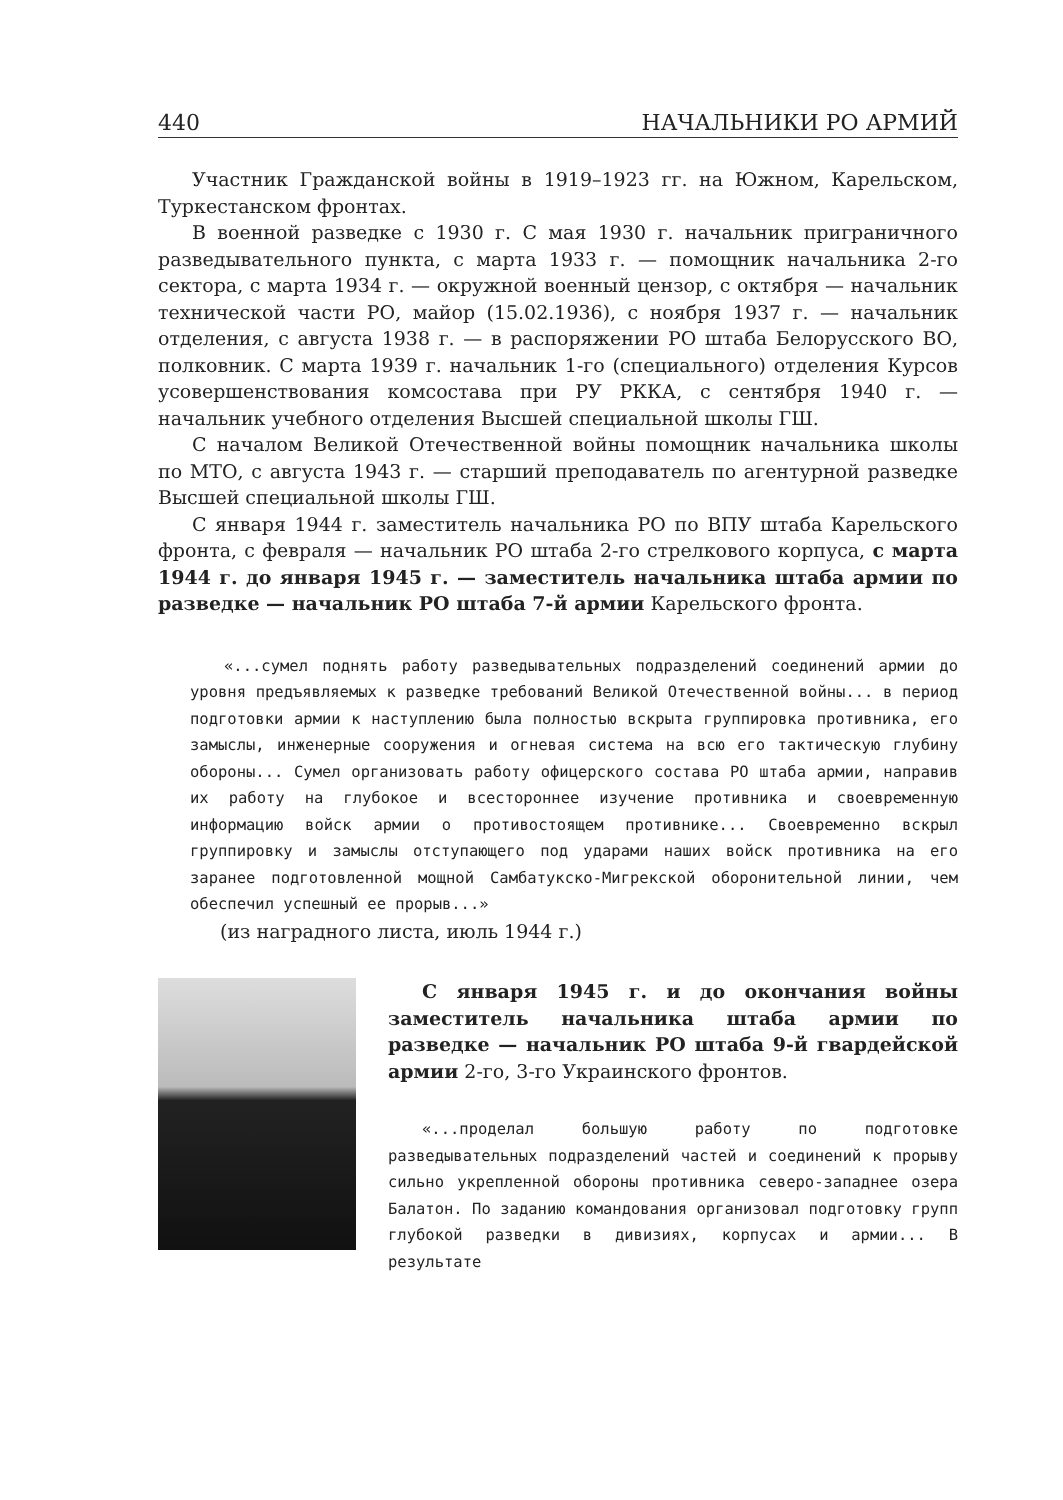440 НАЧАЛЬНИКИ РО АРМИЙ
Участник Гражданской войны в 1919–1923 гг. на Южном, Карельском, Туркестанском фронтах.
В военной разведке с 1930 г. С мая 1930 г. начальник приграничного разведывательного пункта, с марта 1933 г. — помощник начальника 2-го сектора, с марта 1934 г. — окружной военный цензор, с октября — начальник технической части РО, майор (15.02.1936), с ноября 1937 г. — начальник отделения, с августа 1938 г. — в распоряжении РО штаба Белорусского ВО, полковник. С марта 1939 г. начальник 1-го (специального) отделения Курсов усовершенствования комсостава при РУ РККА, с сентября 1940 г. — начальник учебного отделения Высшей специальной школы ГШ.
С началом Великой Отечественной войны помощник начальника школы по МТО, с августа 1943 г. — старший преподаватель по агентурной разведке Высшей специальной школы ГШ.
С января 1944 г. заместитель начальника РО по ВПУ штаба Карельского фронта, с февраля — начальник РО штаба 2-го стрелкового корпуса, с марта 1944 г. до января 1945 г. — заместитель начальника штаба армии по разведке — начальник РО штаба 7-й армии Карельского фронта.
«...сумел поднять работу разведывательных подразделений соединений армии до уровня предъявляемых к разведке требований Великой Отечественной войны... в период подготовки армии к наступлению была полностью вскрыта группировка противника, его замыслы, инженерные сооружения и огневая система на всю его тактическую глубину обороны... Сумел организовать работу офицерского состава РО штаба армии, направив их работу на глубокое и всестороннее изучение противника и своевременную информацию войск армии о противостоящем противнике... Своевременно вскрыл группировку и замыслы отступающего под ударами наших войск противника на его заранее подготовленной мощной Самбатукско-Мигрекской оборонительной линии, чем обеспечил успешный ее прорыв...»
(из наградного листа, июль 1944 г.)
С января 1945 г. и до окончания войны заместитель начальника штаба армии по разведке — начальник РО штаба 9-й гвардейской армии 2-го, 3-го Украинского фронтов.
«...проделал большую работу по подготовке разведывательных подразделений частей и соединений к прорыву сильно укрепленной обороны противника северо-западнее озера Балатон. По заданию командования организовал подготовку групп глубокой разведки в дивизиях, корпусах и армии... В результате